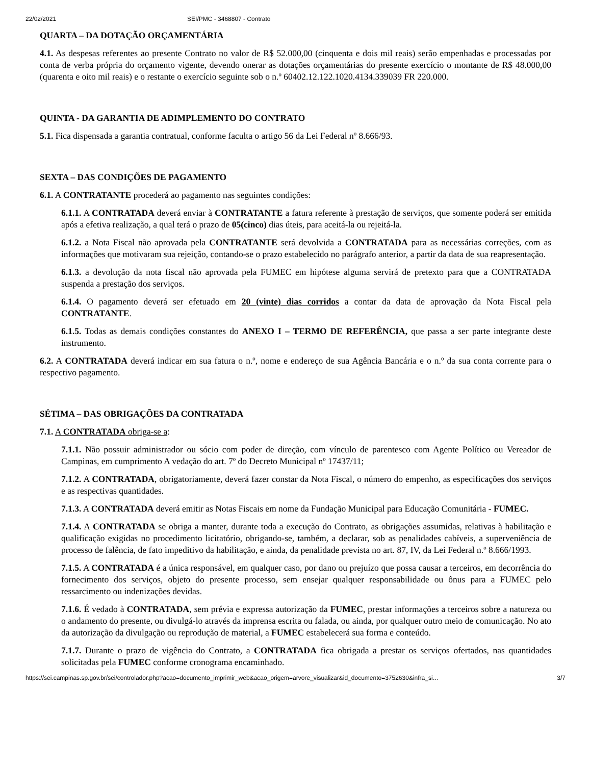22/02/2021 SEI/PMC - 3468807 - Contrato
QUARTA – DA DOTAÇÃO ORÇAMENTÁRIA
4.1. As despesas referentes ao presente Contrato no valor de R$ 52.000,00 (cinquenta e dois mil reais) serão empenhadas e processadas por conta de verba própria do orçamento vigente, devendo onerar as dotações orçamentárias do presente exercício o montante de R$ 48.000,00 (quarenta e oito mil reais) e o restante o exercício seguinte sob o n.º 60402.12.122.1020.4134.339039 FR 220.000.
QUINTA - DA GARANTIA DE ADIMPLEMENTO DO CONTRATO
5.1. Fica dispensada a garantia contratual, conforme faculta o artigo 56 da Lei Federal nº 8.666/93.
SEXTA – DAS CONDIÇÕES DE PAGAMENTO
6.1. A CONTRATANTE procederá ao pagamento nas seguintes condições:
6.1.1. A CONTRATADA deverá enviar à CONTRATANTE a fatura referente à prestação de serviços, que somente poderá ser emitida após a efetiva realização, a qual terá o prazo de 05(cinco) dias úteis, para aceitá-la ou rejeitá-la.
6.1.2. a Nota Fiscal não aprovada pela CONTRATANTE será devolvida a CONTRATADA para as necessárias correções, com as informações que motivaram sua rejeição, contando-se o prazo estabelecido no parágrafo anterior, a partir da data de sua reapresentação.
6.1.3. a devolução da nota fiscal não aprovada pela FUMEC em hipótese alguma servirá de pretexto para que a CONTRATADA suspenda a prestação dos serviços.
6.1.4. O pagamento deverá ser efetuado em 20 (vinte) dias corridos a contar da data de aprovação da Nota Fiscal pela CONTRATANTE.
6.1.5. Todas as demais condições constantes do ANEXO I – TERMO DE REFERÊNCIA, que passa a ser parte integrante deste instrumento.
6.2. A CONTRATADA deverá indicar em sua fatura o n.º, nome e endereço de sua Agência Bancária e o n.º da sua conta corrente para o respectivo pagamento.
SÉTIMA – DAS OBRIGAÇÕES DA CONTRATADA
7.1. A CONTRATADA obriga-se a:
7.1.1. Não possuir administrador ou sócio com poder de direção, com vínculo de parentesco com Agente Político ou Vereador de Campinas, em cumprimento A vedação do art. 7º do Decreto Municipal nº 17437/11;
7.1.2. A CONTRATADA, obrigatoriamente, deverá fazer constar da Nota Fiscal, o número do empenho, as especificações dos serviços e as respectivas quantidades.
7.1.3. A CONTRATADA deverá emitir as Notas Fiscais em nome da Fundação Municipal para Educação Comunitária - FUMEC.
7.1.4. A CONTRATADA se obriga a manter, durante toda a execução do Contrato, as obrigações assumidas, relativas à habilitação e qualificação exigidas no procedimento licitatório, obrigando-se, também, a declarar, sob as penalidades cabíveis, a superveniência de processo de falência, de fato impeditivo da habilitação, e ainda, da penalidade prevista no art. 87, IV, da Lei Federal n.º 8.666/1993.
7.1.5. A CONTRATADA é a única responsável, em qualquer caso, por dano ou prejuízo que possa causar a terceiros, em decorrência do fornecimento dos serviços, objeto do presente processo, sem ensejar qualquer responsabilidade ou ônus para a FUMEC pelo ressarcimento ou indenizações devidas.
7.1.6. É vedado à CONTRATADA, sem prévia e expressa autorização da FUMEC, prestar informações a terceiros sobre a natureza ou o andamento do presente, ou divulgá-lo através da imprensa escrita ou falada, ou ainda, por qualquer outro meio de comunicação. No ato da autorização da divulgação ou reprodução de material, a FUMEC estabelecerá sua forma e conteúdo.
7.1.7. Durante o prazo de vigência do Contrato, a CONTRATADA fica obrigada a prestar os serviços ofertados, nas quantidades solicitadas pela FUMEC conforme cronograma encaminhado.
https://sei.campinas.sp.gov.br/sei/controlador.php?acao=documento_imprimir_web&acao_origem=arvore_visualizar&id_documento=3752630&infra_si… 3/7